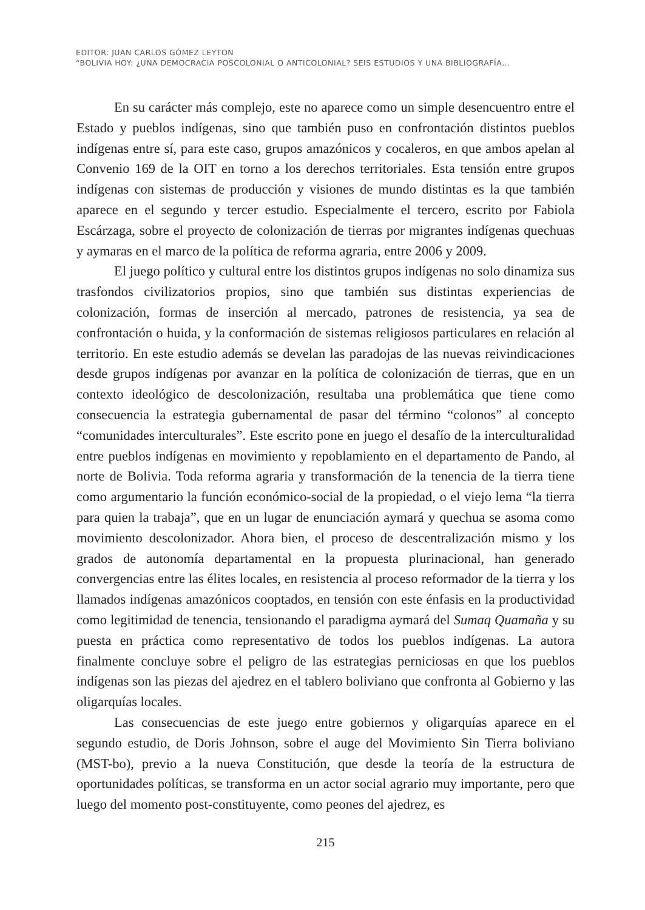EDITOR: JUAN CARLOS GÓMEZ LEYTON
“BOLIVIA HOY: ¿UNA DEMOCRACIA POSCOLONIAL O ANTICOLONIAL? SEIS ESTUDIOS Y UNA BIBLIOGRAFÍA…
En su carácter más complejo, este no aparece como un simple desencuentro entre el Estado y pueblos indígenas, sino que también puso en confrontación distintos pueblos indígenas entre sí, para este caso, grupos amazónicos y cocaleros, en que ambos apelan al Convenio 169 de la OIT en torno a los derechos territoriales. Esta tensión entre grupos indígenas con sistemas de producción y visiones de mundo distintas es la que también aparece en el segundo y tercer estudio. Especialmente el tercero, escrito por Fabiola Escárzaga, sobre el proyecto de colonización de tierras por migrantes indígenas quechuas y aymaras en el marco de la política de reforma agraria, entre 2006 y 2009.
El juego político y cultural entre los distintos grupos indígenas no solo dinamiza sus trasfondos civilizatorios propios, sino que también sus distintas experiencias de colonización, formas de inserción al mercado, patrones de resistencia, ya sea de confrontación o huida, y la conformación de sistemas religiosos particulares en relación al territorio. En este estudio además se develan las paradojas de las nuevas reivindicaciones desde grupos indígenas por avanzar en la política de colonización de tierras, que en un contexto ideológico de descolonización, resultaba una problemática que tiene como consecuencia la estrategia gubernamental de pasar del término “colonos” al concepto “comunidades interculturales”. Este escrito pone en juego el desafío de la interculturalidad entre pueblos indígenas en movimiento y repoblamiento en el departamento de Pando, al norte de Bolivia. Toda reforma agraria y transformación de la tenencia de la tierra tiene como argumentario la función económico-social de la propiedad, o el viejo lema “la tierra para quien la trabaja”, que en un lugar de enunciación aymará y quechua se asoma como movimiento descolonizador. Ahora bien, el proceso de descentralización mismo y los grados de autonomía departamental en la propuesta plurinacional, han generado convergencias entre las élites locales, en resistencia al proceso reformador de la tierra y los llamados indígenas amazónicos cooptados, en tensión con este énfasis en la productividad como legitimidad de tenencia, tensionando el paradigma aymará del Sumaq Quamaña y su puesta en práctica como representativo de todos los pueblos indígenas. La autora finalmente concluye sobre el peligro de las estrategias perniciosas en que los pueblos indígenas son las piezas del ajedrez en el tablero boliviano que confronta al Gobierno y las oligarquías locales.
Las consecuencias de este juego entre gobiernos y oligarquías aparece en el segundo estudio, de Doris Johnson, sobre el auge del Movimiento Sin Tierra boliviano (MST-bo), previo a la nueva Constitución, que desde la teoría de la estructura de oportunidades políticas, se transforma en un actor social agrario muy importante, pero que luego del momento post-constituyente, como peones del ajedrez, es
215